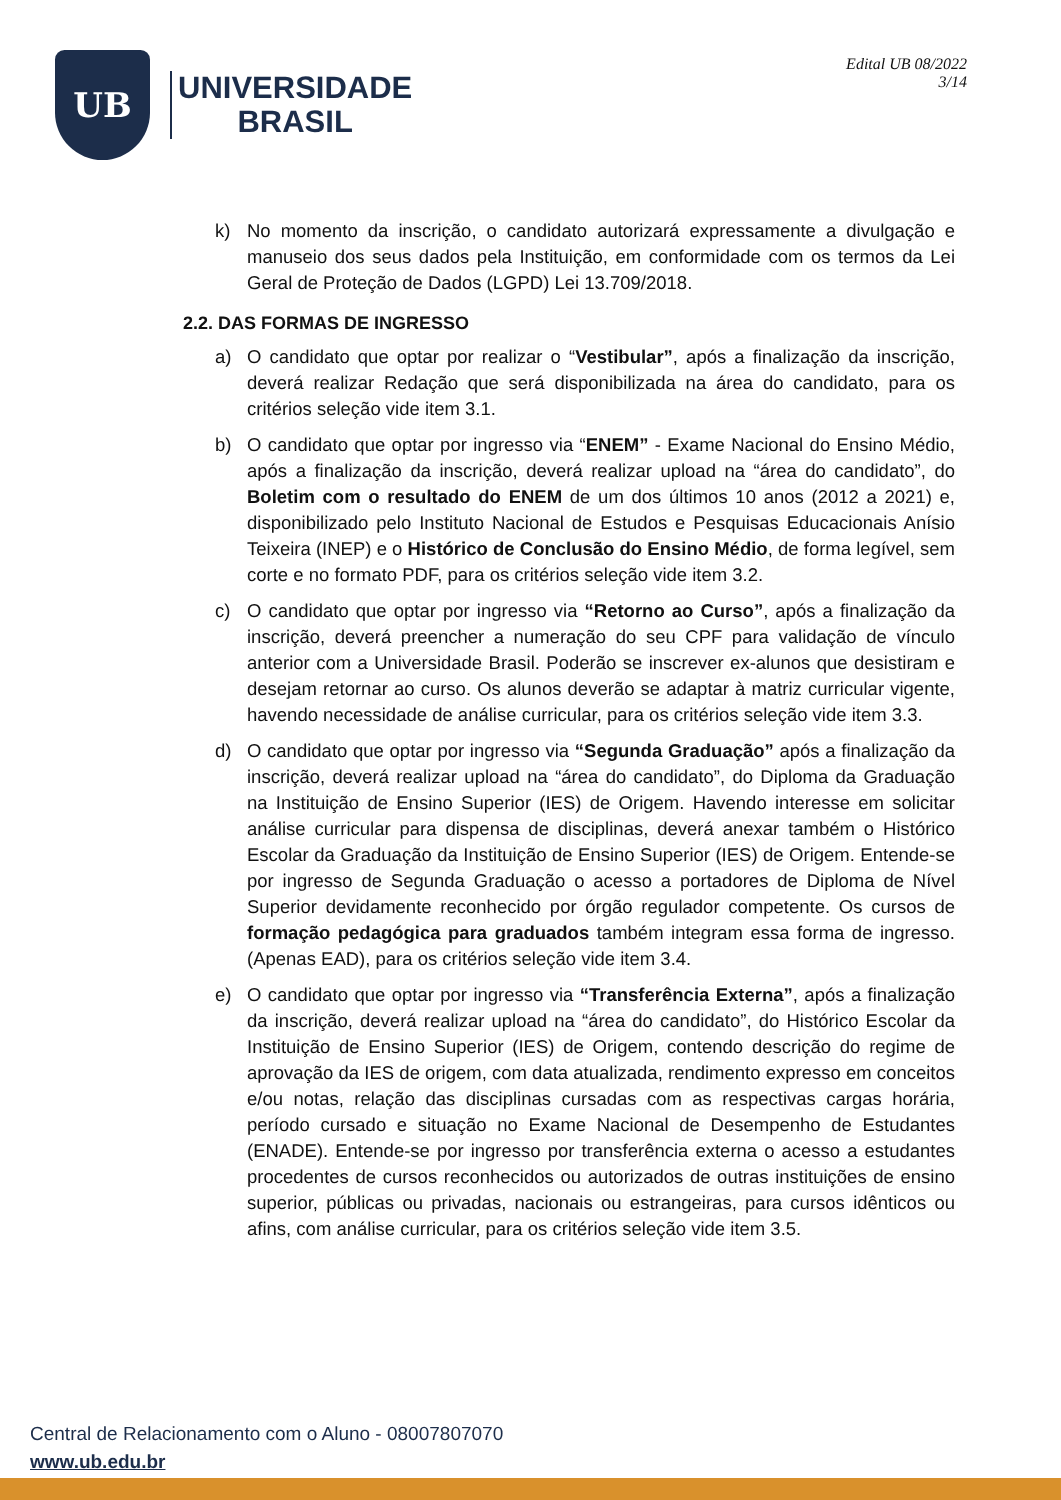UB
UNIVERSIDADE
BRASIL
Edital UB 08/2022
3/14
k) No momento da inscrição, o candidato autorizará expressamente a divulgação e manuseio dos seus dados pela Instituição, em conformidade com os termos da Lei Geral de Proteção de Dados (LGPD) Lei 13.709/2018.
2.2. DAS FORMAS DE INGRESSO
a) O candidato que optar por realizar o “Vestibular”, após a finalização da inscrição, deverá realizar Redação que será disponibilizada na área do candidato, para os critérios seleção vide item 3.1.
b) O candidato que optar por ingresso via “ENEM” - Exame Nacional do Ensino Médio, após a finalização da inscrição, deverá realizar upload na “área do candidato”, do Boletim com o resultado do ENEM de um dos últimos 10 anos (2012 a 2021) e, disponibilizado pelo Instituto Nacional de Estudos e Pesquisas Educacionais Anísio Teixeira (INEP) e o Histórico de Conclusão do Ensino Médio, de forma legível, sem corte e no formato PDF, para os critérios seleção vide item 3.2.
c) O candidato que optar por ingresso via “Retorno ao Curso”, após a finalização da inscrição, deverá preencher a numeração do seu CPF para validação de vínculo anterior com a Universidade Brasil. Poderão se inscrever ex-alunos que desistiram e desejam retornar ao curso. Os alunos deverão se adaptar à matriz curricular vigente, havendo necessidade de análise curricular, para os critérios seleção vide item 3.3.
d) O candidato que optar por ingresso via “Segunda Graduação” após a finalização da inscrição, deverá realizar upload na “área do candidato”, do Diploma da Graduação na Instituição de Ensino Superior (IES) de Origem. Havendo interesse em solicitar análise curricular para dispensa de disciplinas, deverá anexar também o Histórico Escolar da Graduação da Instituição de Ensino Superior (IES) de Origem. Entende-se por ingresso de Segunda Graduação o acesso a portadores de Diploma de Nível Superior devidamente reconhecido por órgão regulador competente. Os cursos de formação pedagógica para graduados também integram essa forma de ingresso. (Apenas EAD), para os critérios seleção vide item 3.4.
e) O candidato que optar por ingresso via “Transferência Externa”, após a finalização da inscrição, deverá realizar upload na “área do candidato”, do Histórico Escolar da Instituição de Ensino Superior (IES) de Origem, contendo descrição do regime de aprovação da IES de origem, com data atualizada, rendimento expresso em conceitos e/ou notas, relação das disciplinas cursadas com as respectivas cargas horária, período cursado e situação no Exame Nacional de Desempenho de Estudantes (ENADE). Entende-se por ingresso por transferência externa o acesso a estudantes procedentes de cursos reconhecidos ou autorizados de outras instituições de ensino superior, públicas ou privadas, nacionais ou estrangeiras, para cursos idênticos ou afins, com análise curricular, para os critérios seleção vide item 3.5.
Central de Relacionamento com o Aluno - 08007807070
www.ub.edu.br